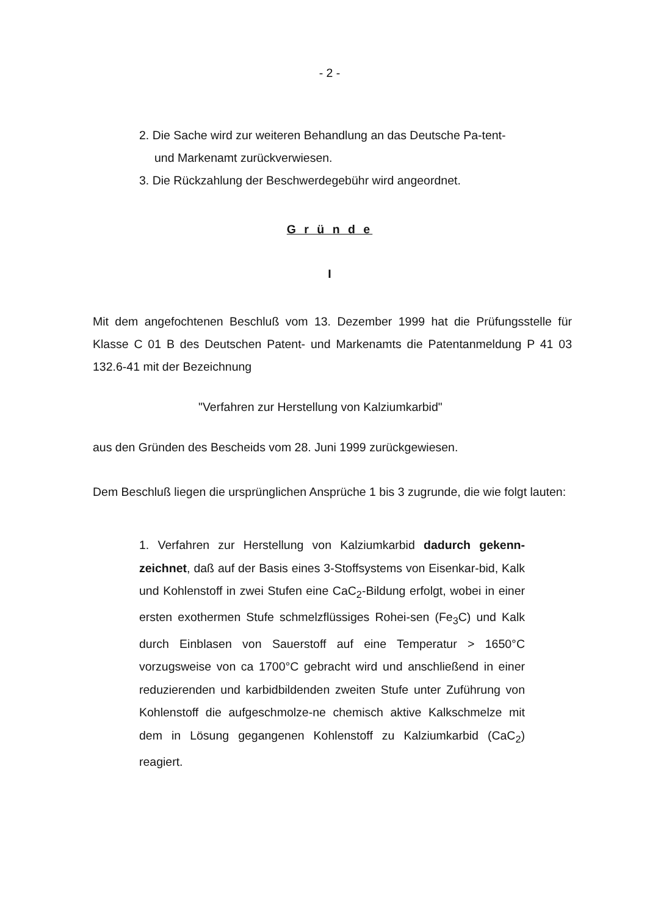- 2 -
2. Die Sache wird zur weiteren Behandlung an das Deutsche Pa-tent- und Markenamt zurückverwiesen.
3. Die Rückzahlung der Beschwerdegebühr wird angeordnet.
G r ü n d e
I
Mit dem angefochtenen Beschluß vom 13. Dezember 1999 hat die Prüfungsstelle für Klasse C 01 B des Deutschen Patent- und Markenamts die Patentanmeldung P 41 03 132.6-41 mit der Bezeichnung
"Verfahren zur Herstellung von Kalziumkarbid"
aus den Gründen des Bescheids vom 28. Juni 1999 zurückgewiesen.
Dem Beschluß liegen die ursprünglichen Ansprüche 1 bis 3 zugrunde, die wie folgt lauten:
1. Verfahren zur Herstellung von Kalziumkarbid dadurch gekenn-zeichnet, daß auf der Basis eines 3-Stoffsystems von Eisenkar-bid, Kalk und Kohlenstoff in zwei Stufen eine CaC<sub>2</sub>-Bildung erfolgt, wobei in einer ersten exothermen Stufe schmelzflüssiges Rohei-sen (Fe<sub>3</sub>C) und Kalk durch Einblasen von Sauerstoff auf eine Temperatur > 1650°C vorzugsweise von ca 1700°C gebracht wird und anschließend in einer reduzierenden und karbidbildenden zweiten Stufe unter Zuführung von Kohlenstoff die aufgeschmolze-ne chemisch aktive Kalkschmelze mit dem in Lösung gegangenen Kohlenstoff zu Kalziumkarbid (CaC<sub>2</sub>) reagiert.